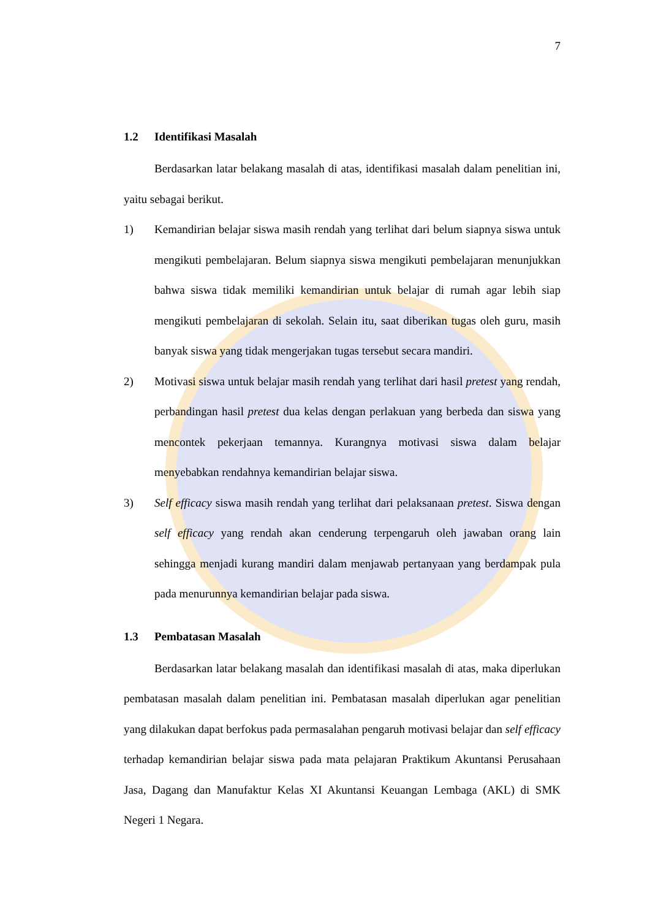7
1.2 Identifikasi Masalah
Berdasarkan latar belakang masalah di atas, identifikasi masalah dalam penelitian ini, yaitu sebagai berikut.
1) Kemandirian belajar siswa masih rendah yang terlihat dari belum siapnya siswa untuk mengikuti pembelajaran. Belum siapnya siswa mengikuti pembelajaran menunjukkan bahwa siswa tidak memiliki kemandirian untuk belajar di rumah agar lebih siap mengikuti pembelajaran di sekolah. Selain itu, saat diberikan tugas oleh guru, masih banyak siswa yang tidak mengerjakan tugas tersebut secara mandiri.
2) Motivasi siswa untuk belajar masih rendah yang terlihat dari hasil pretest yang rendah, perbandingan hasil pretest dua kelas dengan perlakuan yang berbeda dan siswa yang mencontek pekerjaan temannya. Kurangnya motivasi siswa dalam belajar menyebabkan rendahnya kemandirian belajar siswa.
3) Self efficacy siswa masih rendah yang terlihat dari pelaksanaan pretest. Siswa dengan self efficacy yang rendah akan cenderung terpengaruh oleh jawaban orang lain sehingga menjadi kurang mandiri dalam menjawab pertanyaan yang berdampak pula pada menurunnya kemandirian belajar pada siswa.
1.3 Pembatasan Masalah
Berdasarkan latar belakang masalah dan identifikasi masalah di atas, maka diperlukan pembatasan masalah dalam penelitian ini. Pembatasan masalah diperlukan agar penelitian yang dilakukan dapat berfokus pada permasalahan pengaruh motivasi belajar dan self efficacy terhadap kemandirian belajar siswa pada mata pelajaran Praktikum Akuntansi Perusahaan Jasa, Dagang dan Manufaktur Kelas XI Akuntansi Keuangan Lembaga (AKL) di SMK Negeri 1 Negara.